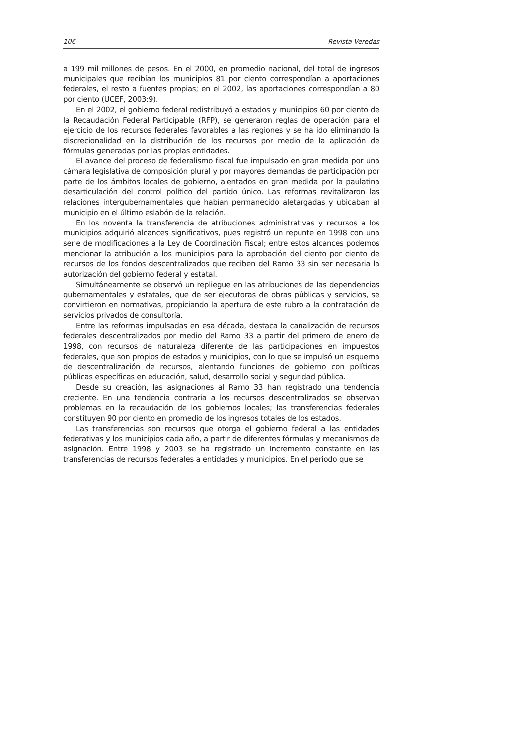106 Revista Veredas
a 199 mil millones de pesos. En el 2000, en promedio nacional, del total de ingresos municipales que recibían los municipios 81 por ciento correspondían a aportaciones federales, el resto a fuentes propias; en el 2002, las aportaciones correspondían a 80 por ciento (UCEF, 2003:9).
En el 2002, el gobierno federal redistribuyó a estados y municipios 60 por ciento de la Recaudación Federal Participable (RFP), se generaron reglas de operación para el ejercicio de los recursos federales favorables a las regiones y se ha ido eliminando la discrecionalidad en la distribución de los recursos por medio de la aplicación de fórmulas generadas por las propias entidades.
El avance del proceso de federalismo fiscal fue impulsado en gran medida por una cámara legislativa de composición plural y por mayores demandas de participación por parte de los ámbitos locales de gobierno, alentados en gran medida por la paulatina desarticulación del control político del partido único. Las reformas revitalizaron las relaciones intergubernamentales que habían permanecido aletargadas y ubicaban al municipio en el último eslabón de la relación.
En los noventa la transferencia de atribuciones administrativas y recursos a los municipios adquirió alcances significativos, pues registró un repunte en 1998 con una serie de modificaciones a la Ley de Coordinación Fiscal; entre estos alcances podemos mencionar la atribución a los municipios para la aprobación del ciento por ciento de recursos de los fondos descentralizados que reciben del Ramo 33 sin ser necesaria la autorización del gobierno federal y estatal.
Simultáneamente se observó un repliegue en las atribuciones de las dependencias gubernamentales y estatales, que de ser ejecutoras de obras públicas y servicios, se convirtieron en normativas, propiciando la apertura de este rubro a la contratación de servicios privados de consultoría.
Entre las reformas impulsadas en esa década, destaca la canalización de recursos federales descentralizados por medio del Ramo 33 a partir del primero de enero de 1998, con recursos de naturaleza diferente de las participaciones en impuestos federales, que son propios de estados y municipios, con lo que se impulsó un esquema de descentralización de recursos, alentando funciones de gobierno con políticas públicas específicas en educación, salud, desarrollo social y seguridad pública.
Desde su creación, las asignaciones al Ramo 33 han registrado una tendencia creciente. En una tendencia contraria a los recursos descentralizados se observan problemas en la recaudación de los gobiernos locales; las transferencias federales constituyen 90 por ciento en promedio de los ingresos totales de los estados.
Las transferencias son recursos que otorga el gobierno federal a las entidades federativas y los municipios cada año, a partir de diferentes fórmulas y mecanismos de asignación. Entre 1998 y 2003 se ha registrado un incremento constante en las transferencias de recursos federales a entidades y municipios. En el periodo que se